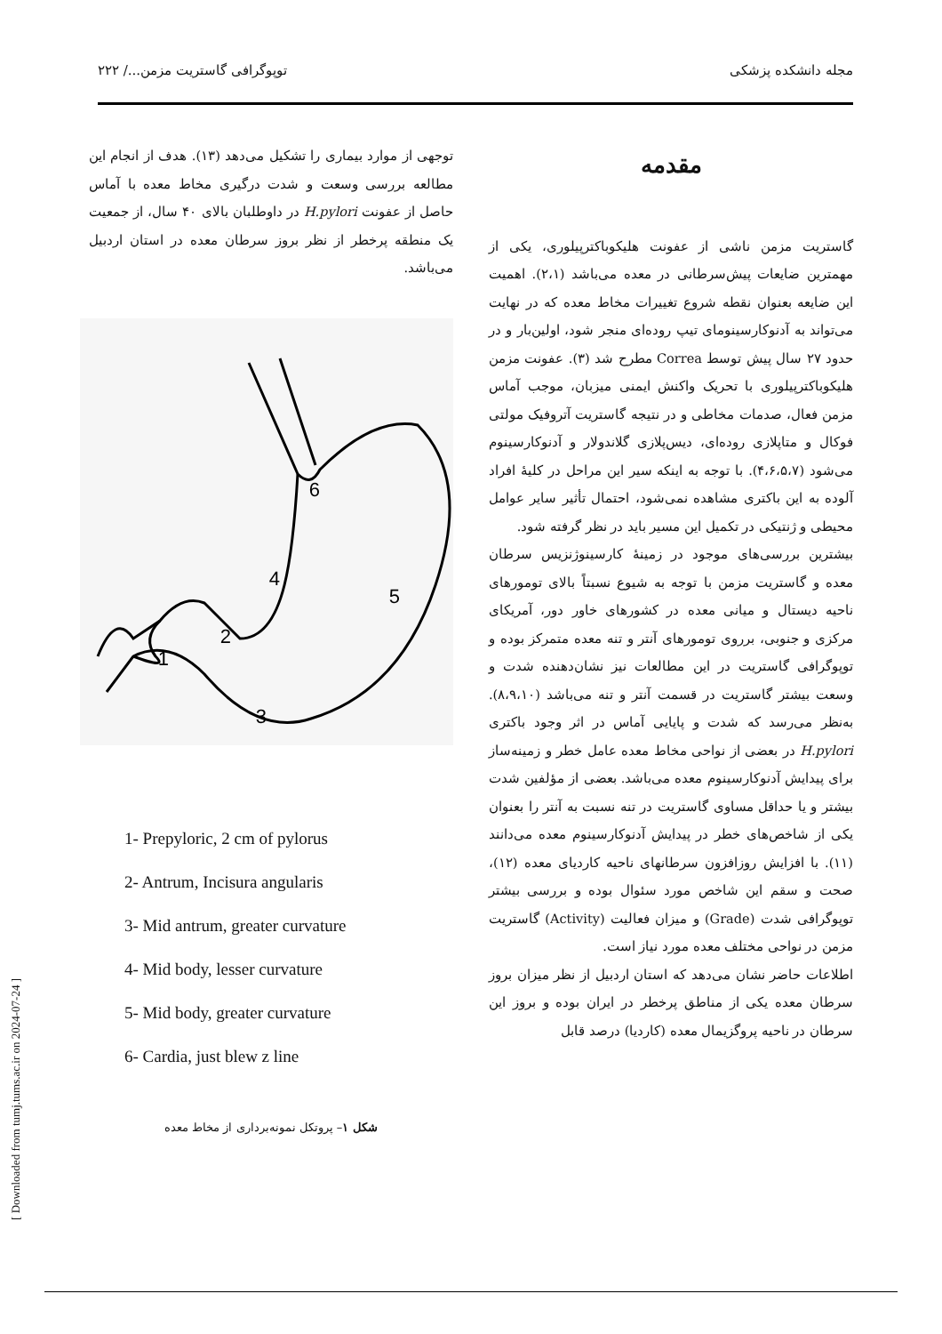مجله دانشکده پزشکی توپوگرافی گاستریت مزمن.../ ۲۲۲
مقدمه
گاستریت مزمن ناشی از عفونت هلیکوباکترپیلوری، یکی از مهمترین ضایعات پیش‌سرطانی در معده می‌باشد (۲،۱). اهمیت این ضایعه بعنوان نقطه شروع تغییرات مخاط معده که در نهایت می‌تواند به آدنوکارسینومای تیپ روده‌ای منجر شود، اولین‌بار و در حدود ۲۷ سال پیش توسط Correa مطرح شد (۳). عفونت مزمن هلیکوباکترپیلوری با تحریک واکنش ایمنی میزبان، موجب آماس مزمن فعال، صدمات مخاطی و در نتیجه گاستریت آتروفیک مولتی فوکال و متاپلازی روده‌ای، دیس‌پلازی گلاندولار و آدنوکارسینوم می‌شود (۴،۶،۵،۷). با توجه به اینکه سیر این مراحل در کلیهٔ افراد آلوده به این باکتری مشاهده نمی‌شود، احتمال تأثیر سایر عوامل محیطی و ژنتیکی در تکمیل این مسیر باید در نظر گرفته شود.
بیشترین بررسی‌های موجود در زمینهٔ کارسینوژنزیس سرطان معده و گاستریت مزمن با توجه به شیوع نسبتاً بالای تومورهای ناحیه دیستال و میانی معده در کشورهای خاور دور، آمریکای مرکزی و جنوبی، برروی تومورهای آنتر و تنه معده متمرکز بوده و توپوگرافی گاستریت در این مطالعات نیز نشان‌دهنده شدت و وسعت بیشتر گاستریت در قسمت آنتر و تنه می‌باشد (۸،۹،۱۰). به‌نظر می‌رسد که شدت و پایایی آماس در اثر وجود باکتری H.pylori در بعضی از نواحی مخاط معده عامل خطر و زمینه‌ساز برای پیدایش آدنوکارسینوم معده می‌باشد. بعضی از مؤلفین شدت بیشتر و یا حداقل مساوی گاستریت در تنه نسبت به آنتر را بعنوان یکی از شاخص‌های خطر در پیدایش آدنوکارسینوم معده می‌دانند (۱۱). با افزایش روزافزون سرطانهای ناحیه کاردیای معده (۱۲)، صحت و سقم این شاخص مورد سئوال بوده و بررسی بیشتر توپوگرافی شدت (Grade) و میزان فعالیت (Activity) گاستریت مزمن در نواحی مختلف معده مورد نیاز است.
اطلاعات حاضر نشان می‌دهد که استان اردبیل از نظر میزان بروز سرطان معده یکی از مناطق پرخطر در ایران بوده و بروز این سرطان در ناحیه پروگزیمال معده (کاردیا) درصد قابل
توجهی از موارد بیماری را تشکیل می‌دهد (۱۳). هدف از انجام این مطالعه بررسی وسعت و شدت درگیری مخاط معده با آماس حاصل از عفونت H.pylori در داوطلبان بالای ۴۰ سال، از جمعیت یک منطقه پرخطر از نظر بروز سرطان معده در استان اردبیل می‌باشد.
6
4
5
2
1
3
1- Prepyloric, 2 cm of pylorus
2- Antrum, Incisura angularis
3- Mid antrum, greater curvature
4- Mid body, lesser curvature
5- Mid body, greater curvature
6- Cardia, just blew z line
شکل ۱– پروتکل نمونه‌برداری از مخاط معده
[ Downloaded from tumj.tums.ac.ir on 2024-07-24 ]